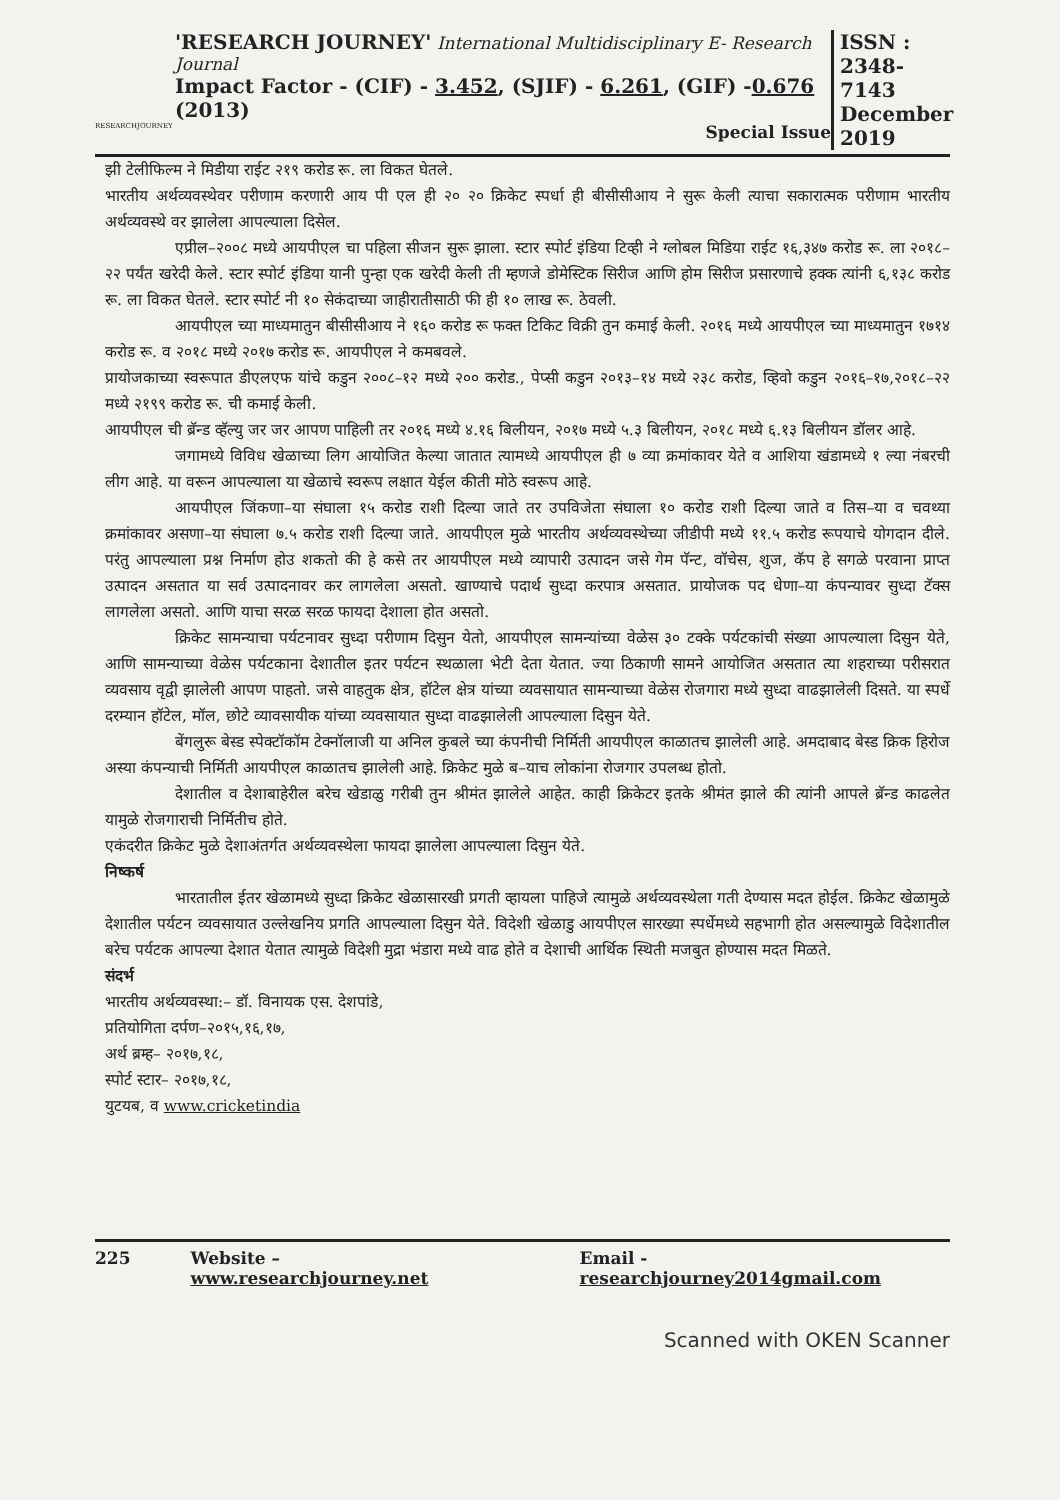RESEARCHJOURNEY
'RESEARCH JOURNEY' International Multidisciplinary E- Research Journal
Impact Factor - (CIF) - 3.452, (SJIF) - 6.261, (GIF) -0.676 (2013)
Special Issue
ISSN :
2348-7143
December
2019
झी टेलीफिल्म ने मिडीया राईट २१९ करोड रू. ला विकत घेतले.
भारतीय अर्थव्यवस्थेवर परीणाम करणारी आय पी एल ही २० २० क्रिकेट स्पर्धा ही बीसीसीआय ने सुरू केली त्याचा सकारात्मक परीणाम भारतीय अर्थव्यवस्थे वर झालेला आपल्याला दिसेल.
एप्रील–२००८ मध्ये आयपीएल चा पहिला सीजन सुरू झाला. स्टार स्पोर्ट इंडिया टिव्ही ने ग्लोबल मिडिया राईट १६,३४७ करोड रू. ला २०१८–२२ पर्यंत खरेदी केले. स्टार स्पोर्ट इंडिया यानी पुन्हा एक खरेदी केली ती म्हणजे डोमेस्टिक सिरीज आणि होम सिरीज प्रसारणाचे हक्क त्यांनी ६,१३८ करोड रू. ला विकत घेतले. स्टार स्पोर्ट नी १० सेकंदाच्या जाहीरातीसाठी फी ही १० लाख रू. ठेवली.
आयपीएल च्या माध्यमातुन बीसीसीआय ने १६० करोड रू फक्त टिकिट विक्री तुन कमाई केली. २०१६ मध्ये आयपीएल च्या माध्यमातुन १७१४ करोड रू. व २०१८ मध्ये २०१७ करोड रू. आयपीएल ने कमबवले.
प्रायोजकाच्या स्वरूपात डीएलएफ यांचे कडुन २००८–१२ मध्ये २०० करोड., पेप्सी कडुन २०१३–१४ मध्ये २३८ करोड, व्हिवो कडुन २०१६–१७,२०१८–२२ मध्ये २१९९ करोड रू. ची कमाई केली.
आयपीएल ची ब्रॅन्ड व्हॅल्यु जर जर आपण पाहिली तर २०१६ मध्ये ४.१६ बिलीयन, २०१७ मध्ये ५.३ बिलीयन, २०१८ मध्ये ६.१३ बिलीयन डॉलर आहे.
जगामध्ये विविध खेळाच्या लिग आयोजित केल्या जातात त्यामध्ये आयपीएल ही ७ व्या क्रमांकावर येते व आशिया खंडामध्ये १ ल्या नंबरची लीग आहे. या वरून आपल्याला या खेळाचे स्वरूप लक्षात येईल कीती मोठे स्वरूप आहे.
आयपीएल जिंकणा–या संघाला १५ करोड राशी दिल्या जाते तर उपविजेता संघाला १० करोड राशी दिल्या जाते व तिस–या व चवथ्या क्रमांकावर असणा–या संघाला ७.५ करोड राशी दिल्या जाते. आयपीएल मुळे भारतीय अर्थव्यवस्थेच्या जीडीपी मध्ये ११.५ करोड रूपयाचे योगदान दीले. परंतु आपल्याला प्रश्न निर्माण होउ शकतो की हे कसे तर आयपीएल मध्ये व्यापारी उत्पादन जसे गेम पॅन्ट, वॉचेस, शुज, कॅप हे सगळे परवाना प्राप्त उत्पादन असतात या सर्व उत्पादनावर कर लागलेला असतो. खाण्याचे पदार्थ सुध्दा करपात्र असतात. प्रायोजक पद धेणा–या कंपन्यावर सुध्दा टॅक्स लागलेला असतो. आणि याचा सरळ सरळ फायदा देशाला होत असतो.
क्रिकेट सामन्याचा पर्यटनावर सुध्दा परीणाम दिसुन येतो, आयपीएल सामन्यांच्या वेळेस ३० टक्के पर्यटकांची संख्या आपल्याला दिसुन येते, आणि सामन्याच्या वेळेस पर्यटकाना देशातील इतर पर्यटन स्थळाला भेटी देता येतात. ज्या ठिकाणी सामने आयोजित असतात त्या शहराच्या परीसरात व्यवसाय वृद्वी झालेली आपण पाहतो. जसे वाहतुक क्षेत्र, हॉटेल क्षेत्र यांच्या व्यवसायात सामन्याच्या वेळेस रोजगारा मध्ये सुध्दा वाढझालेली दिसते. या स्पर्धे दरम्यान हॉटेल, मॉल, छोटे व्यावसायीक यांच्या व्यवसायात सुध्दा वाढझालेली आपल्याला दिसुन येते.
बेंगलुरू बेस्ड स्पेक्टॉकॉम टेक्नॉलाजी या अनिल कुबले च्या कंपनीची निर्मिती आयपीएल काळातच झालेली आहे. अमदाबाद बेस्ड क्रिक हिरोज अस्या कंपन्याची निर्मिती आयपीएल काळातच झालेली आहे. क्रिकेट मुळे ब–याच लोकांना रोजगार उपलब्ध होतो.
देशातील व देशाबाहेरील बरेच खेडाळु गरीबी तुन श्रीमंत झालेले आहेत. काही क्रिकेटर इतके श्रीमंत झाले की त्यांनी आपले ब्रॅन्ड काढलेत यामुळे रोजगाराची निर्मितीच होते.
एकंदरीत क्रिकेट मुळे देशाअंतर्गत अर्थव्यवस्थेला फायदा झालेला आपल्याला दिसुन येते.
निष्कर्ष
भारतातील ईतर खेळामध्ये सुध्दा क्रिकेट खेळासारखी प्रगती व्हायला पाहिजे त्यामुळे अर्थव्यवस्थेला गती देण्यास मदत होईल. क्रिकेट खेळामुळे देशातील पर्यटन व्यवसायात उल्लेखनिय प्रगति आपल्याला दिसुन येते. विदेशी खेळाडु आयपीएल सारख्या स्पर्धेमध्ये सहभागी होत असल्यामुळे विदेशातील बरेच पर्यटक आपल्या देशात येतात त्यामुळे विदेशी मुद्रा भंडारा मध्ये वाढ होते व देशाची आर्थिक स्थिती मजबुत होण्यास मदत मिळते.
संदर्भ
भारतीय अर्थव्यवस्था:– डॉ. विनायक एस. देशपांडे,
प्रतियोगिता दर्पण–२०१५,१६,१७,
अर्थ ब्रम्ह– २०१७,१८,
स्पोर्ट स्टार– २०१७,१८,
युटयब, व www.cricketindia
225 Website – www.researchjourney.net Email - researchjourney2014gmail.com
Scanned with OKEN Scanner